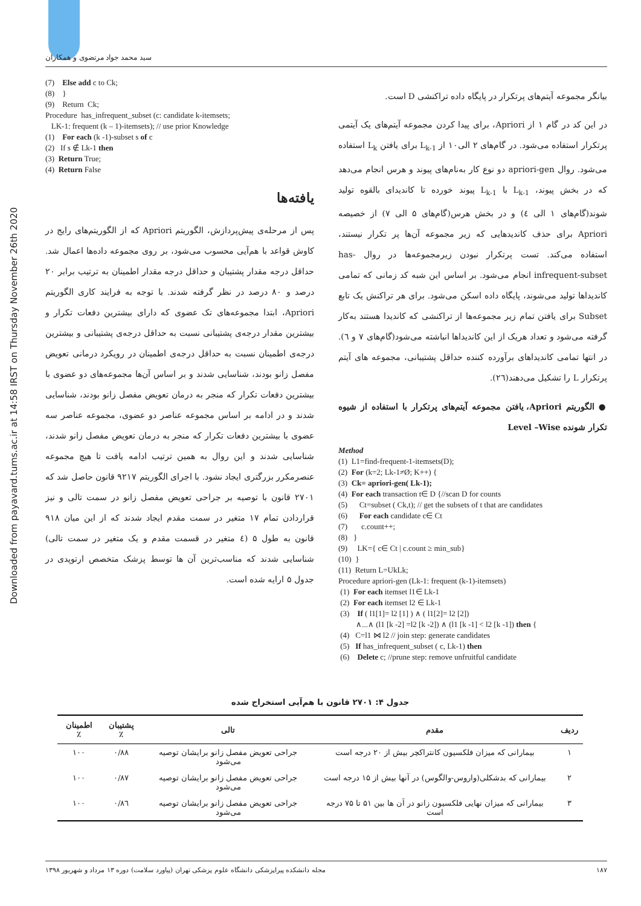Downloaded from payavard.tums.ac.ir at 14:58 IRST on Thursday November 26th 2020
سید محمد جواد مرتضوی و همکاران
بیانگر مجموعه آیتم‌های پرتکرار در پایگاه داده تراکنشی D است.
در این کد در گام ۱ از Apriori، برای پیدا کردن مجموعه آیتم‌های یک آیتمی پرتکرار استفاده می‌شود. در گام‌های ۲ الی۱۰ از L<sub>k-1</sub> برای یافتن L<sub>k</sub> استفاده می‌شود. روال apriori-gen دو نوع کار به‌نام‌های پیوند و هرس انجام می‌دهد که در بخش پیوند، L<sub>k-1</sub> با L<sub>k-1</sub> پیوند خورده تا کاندیدای بالقوه تولید شوند(گام‌های ۱ الی ٤) و در بخش هرس(گام‌های ۵ الی ۷) از خصیصه Apriori برای حذف کاندیدهایی که زیر مجموعه آن‌ها پر تکرار نیستند، استفاده می‌کند. تست پرتکرار نبودن زیرمجموعه‌ها در روال has-infrequent-subset انجام می‌شود. بر اساس این شبه کد زمانی که تمامی کاندیداها تولید می‌شوند، پایگاه داده اسکن می‌شود. برای هر تراکنش یک تابع Subset برای یافتن تمام زیر مجموعه‌ها از تراکنشی که کاندیدا هستند به‌کار گرفته می‌شود و تعداد هریک از این کاندیداها انباشته می‌شود(گام‌های ۷ و ٦). در انتها تمامی کاندیداهای برآورده کننده حداقل پشتیبانی، مجموعه های آیتم پرتکرار L را تشکیل می‌دهند(۲٦).
● الگوریتم Apriori، یافتن مجموعه آیتم‌های پرتکرار با استفاده از شیوه تکرار شونده Level –Wise
Method
(1)  L1=find-frequent-1-itemsets(D);
(2)  For (k=2; Lk-1≠Ø; K++) {
(3)  Ck= apriori-gen( Lk-1);
(4)  For each transaction t∈ D {//scan D for counts
(5)      Ct=subset ( Ck,t); // get the subsets of t that are candidates
(6)      For each candidate c∈ Ct
(7)       c.count++;
(8)   }
(9)     LK={ c∈ Ct | c.count ≥ min_sub}
(10)  }
(11)  Return L=UkLk;
Procedure apriori-gen (Lk-1: frequent (k-1)-itemsets)
 (1)  For each itemset l1∈ Lk-1
 (2)  For each itemset l2 ∈ Lk-1
 (3)    If ( l1[1]= l2 [1] ) ∧ ( l1[2]= l2 [2])
         ∧...∧ (l1 [k -2] =l2 [k -2]) ∧ (l1 [k -1] < l2 [k -1]) then {
 (4)   C=l1 ⋈ l2 // join step: generate candidates
 (5)   If has_infrequent_subset ( c, Lk-1) then
 (6)    Delete c; //prune step: remove unfruitful candidate
(7)    Else add c to Ck;
(8)    }
(9)    Return  Ck;
Procedure  has_infrequent_subset (c: candidate k-itemsets;
   LK-1: frequent (k – 1)-itemsets); // use prior Knowledge
(1)    For each (k -1)-subset s of c
(2)   If s ∉ Lk-1 then
(3)  Return True;
(4)  Return False
یافته‌ها
پس از مرحله‌ی پیش‌پردازش، الگوریتم Apriori که از الگوریتم‌های رایج در کاوش قواعد با هم‌آیی محسوب می‌شود، بر روی مجموعه داده‌ها اعمال شد. حداقل درجه مقدار پشتیبان و حداقل درجه مقدار اطمینان به ترتیب برابر ۲۰ درصد و ۸۰ درصد در نظر گرفته شدند. با توجه به فرایند کاری الگوریتم Apriori، ابتدا مجموعه‌های تک عضوی که دارای بیشترین دفعات تکرار و بیشترین مقدار درجه‌ی پشتیبانی نسبت به حداقل درجه‌ی پشتیبانی و بیشترین درجه‌ی اطمینان نسبت به حداقل درجه‌ی اطمینان در رویکرد درمانی تعویض مفصل زانو بودند، شناسایی شدند و بر اساس آن‌ها مجموعه‌های دو عضوی با بیشترین دفعات تکرار که منجر به درمان تعویض مفصل زانو بودند، شناسایی شدند و در ادامه بر اساس مجموعه عناصر دو عضوی، مجموعه عناصر سه عضوی با بیشترین دفعات تکرار که منجر به درمان تعویض مفصل زانو شدند، شناسایی شدند و این روال به همین ترتیب ادامه یافت تا هیچ مجموعه عنصرمکرر بزرگتری ایجاد نشود. با اجرای الگوریتم ۹۲۱۷ قانون حاصل شد که ۲۷۰۱ قانون با توصیه بر جراحی تعویض مفصل زانو در سمت تالی و نیز قراردادن تمام ۱۷ متغیر در سمت مقدم ایجاد شدند که از این میان ۹۱۸ قانون به طول ۵ (٤ متغیر در قسمت مقدم و یک متغیر در سمت تالی) شناسایی شدند که مناسب‌ترین آن ها توسط پزشک متخصص ارتوپدی در جدول ۵ ارایه شده است.
جدول ۴: ۲۷۰۱ قانون با هم‌آیی استخراج شده
| ردیف | مقدم | تالی | پشتیبان ٪ | اطمینان ٪ |
| --- | --- | --- | --- | --- |
| ۱ | بیمارانی که میزان فلکسیون کانتراکچر بیش از ۲۰ درجه است | جراحی تعویض مفصل زانو برایشان توصیه می‌شود | ۰/۸۸ | ۱۰۰ |
| ۲ | بیمارانی که بدشکلی(واروس-والگوس) در آنها بیش از ۱۵ درجه است | جراحی تعویض مفصل زانو برایشان توصیه می‌شود | ۰/۸۷ | ۱۰۰ |
| ۳ | بیمارانی که میزان نهایی فلکسیون زانو در آن ها بین ۵۱ تا ۷۵ درجه است | جراحی تعویض مفصل زانو برایشان توصیه می‌شود | ۰/۸٦ | ۱۰۰ |
۱۸۷ مجله دانشکده پیراپزشکی دانشگاه علوم پزشکی تهران (پیاورد سلامت) دوره ۱۳ مرداد و شهریور ۱۳۹۸